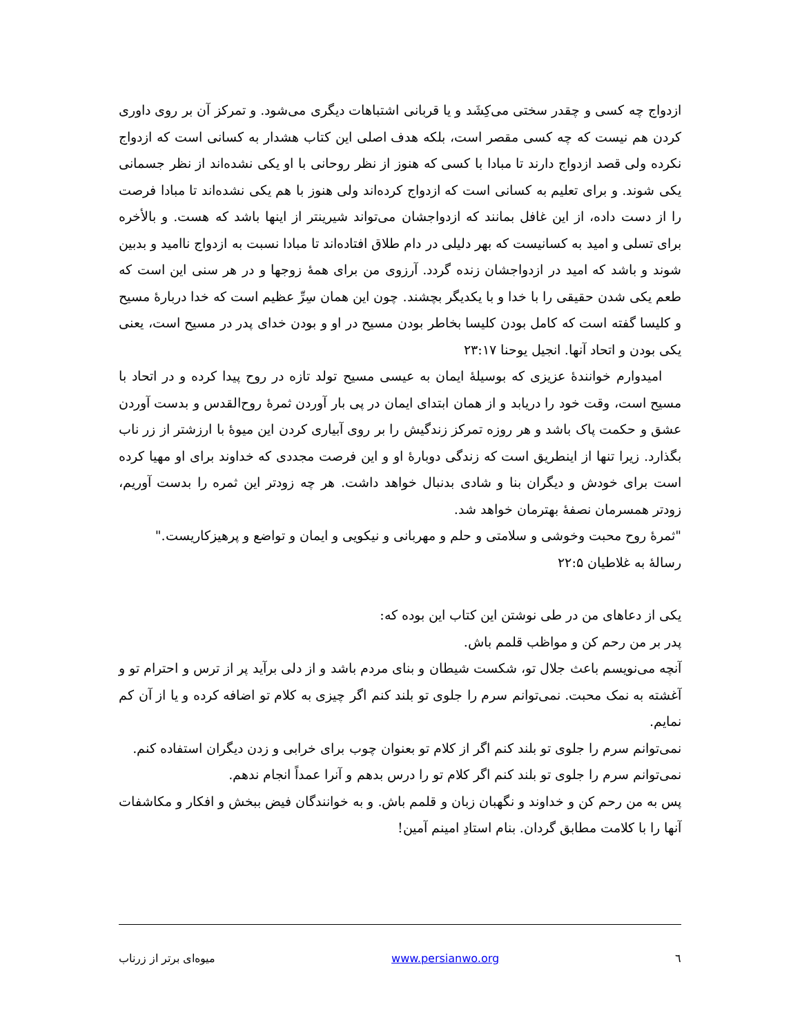ازدواج چه کسی و چقدر سختی می‌کِشَد و یا قربانی اشتباهات دیگری می‌شود. و تمرکز آن بر روی داوری کردن هم نیست که چه کسی مقصر است، بلکه هدف اصلی این کتاب هشدار به کسانی است که ازدواج نکرده ولی قصد ازدواج دارند تا مبادا با کسی که هنوز از نظر روحانی با او یکی نشده‌اند از نظر جسمانی یکی شوند. و برای تعلیم به کسانی است که ازدواج کرده‌اند ولی هنوز با هم یکی نشده‌اند تا مبادا فرصت را از دست داده، از این غافل بمانند که ازدواجشان می‌تواند شیرینتر از اینها باشد که هست. و بالأخره برای تسلی و امید به کسانیست که بهر دلیلی در دام طلاق افتاده‌اند تا مبادا نسبت به ازدواج ناامید و بدبین شوند و باشد که امید در ازدواجشان زنده گردد. آرزوی من برای همهٔ زوجها و در هر سنی این است که طعم یکی شدن حقیقی را با خدا و با یکدیگر بچشند. چون این همان سِرِّ عظیم است که خدا دربارهٔ مسیح و کلیسا گفته است که کامل بودن کلیسا بخاطر بودن مسیح در او و بودن خدای پدر در مسیح است، یعنی یکی بودن و اتحاد آنها. انجیل یوحنا ۲۳:۱۷
امیدوارم خوانندهٔ عزیزی که بوسیلهٔ ایمان به عیسی مسیح تولد تازه در روح پیدا کرده و در اتحاد با مسیح است، وقت خود را دریابد و از همان ابتدای ایمان در پی بار آوردن ثمرهٔ روح‌القدس و بدست آوردن عشق و حکمت پاک باشد و هر روزه تمرکز زندگیش را بر روی آبیاری کردن این میوهٔ با ارزشتر از زر ناب بگذارد. زیرا تنها از اینطریق است که زندگی دوبارهٔ او و این فرصت مجددی که خداوند برای او مهیا کرده است برای خودش و دیگران بنا و شادی بدنبال خواهد داشت. هر چه زودتر این ثمره را بدست آوریم، زودتر همسرمان نصفهٔ بهترمان خواهد شد.
"ثمرهٔ روح محبت وخوشی و سلامتی و حلم و مهربانی و نیکویی و ایمان و تواضع و پرهیزکاریست."
رسالهٔ به غلاطیان ۲۲:۵
یکی از دعاهای من در طی نوشتن این کتاب این بوده که:
پدر بر من رحم کن و مواظب قلمم باش.
آنچه می‌نویسم باعث جلال تو، شکست شیطان و بنای مردم باشد و از دلی برآید پر از ترس و احترام تو و آغشته به نمک محبت. نمی‌توانم سرم را جلوی تو بلند کنم اگر چیزی به کلام تو اضافه کرده و یا از آن کم نمایم.
نمی‌توانم سرم را جلوی تو بلند کنم اگر از کلام تو بعنوان چوب برای خرابی و زدن دیگران استفاده کنم.
نمی‌توانم سرم را جلوی تو بلند کنم اگر کلام تو را درس بدهم و آنرا عمداً انجام ندهم.
پس به من رحم کن و خداوند و نگهبان زبان و قلمم باش. و به خوانندگان فیض ببخش و افکار و مکاشفات آنها را با کلامت مطابق گردان. بنام استادِ امینم آمین!
٦ www.persianwo.org میوه‌ای برتر از زرناب